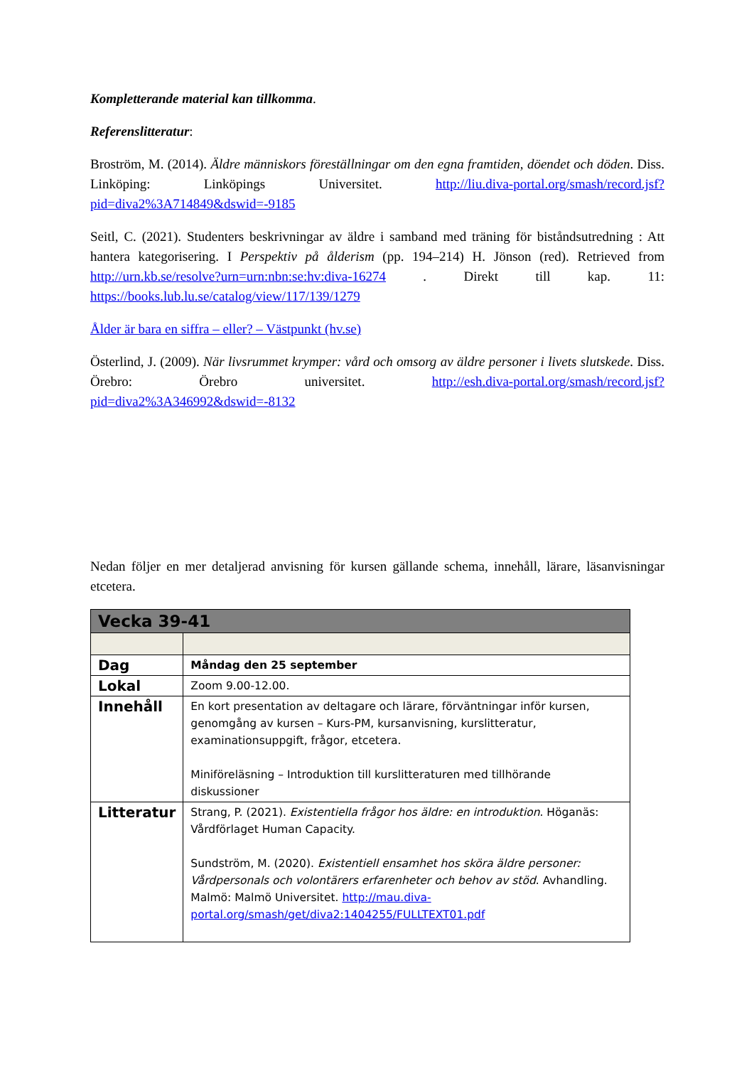Kompletterande material kan tillkomma.
Referenslitteratur:
Broström, M. (2014). Äldre människors föreställningar om den egna framtiden, döendet och döden. Diss. Linköping: Linköpings Universitet. http://liu.diva-portal.org/smash/record.jsf?pid=diva2%3A714849&dswid=-9185
Seitl, C. (2021). Studenters beskrivningar av äldre i samband med träning för biståndsutredning : Att hantera kategorisering. I Perspektiv på ålderism (pp. 194–214) H. Jönson (red). Retrieved from http://urn.kb.se/resolve?urn=urn:nbn:se:hv:diva-16274 . Direkt till kap. 11: https://books.lub.lu.se/catalog/view/117/139/1279
Ålder är bara en siffra – eller? – Västpunkt (hv.se)
Österlind, J. (2009). När livsrummet krymper: vård och omsorg av äldre personer i livets slutskede. Diss. Örebro: Örebro universitet. http://esh.diva-portal.org/smash/record.jsf?pid=diva2%3A346992&dswid=-8132
Nedan följer en mer detaljerad anvisning för kursen gällande schema, innehåll, lärare, läsanvisningar etcetera.
| Vecka 39-41 | |
| Dag | Måndag den 25 september |
| Lokal | Zoom 9.00-12.00. |
| Innehåll | En kort presentation av deltagare och lärare, förväntningar inför kursen, genomgång av kursen – Kurs-PM, kursanvisning, kurslitteratur, examinationsuppgift, frågor, etcetera. Miniföreläsning – Introduktion till kurslitteraturen med tillhörande diskussioner |
| Litteratur | Strang, P. (2021). Existentiella frågor hos äldre: en introduktion . Höganäs: Vårdförlaget Human Capacity. Sundström, M. (2020). Existentiell ensamhet hos sköra äldre personer: Vårdpersonals och volontärers erfarenheter och behov av stöd . Avhandling. Malmö: Malmö Universitet. http://mau.diva-portal.org/smash/get/diva2:1404255/FULLTEXT01.pdf |